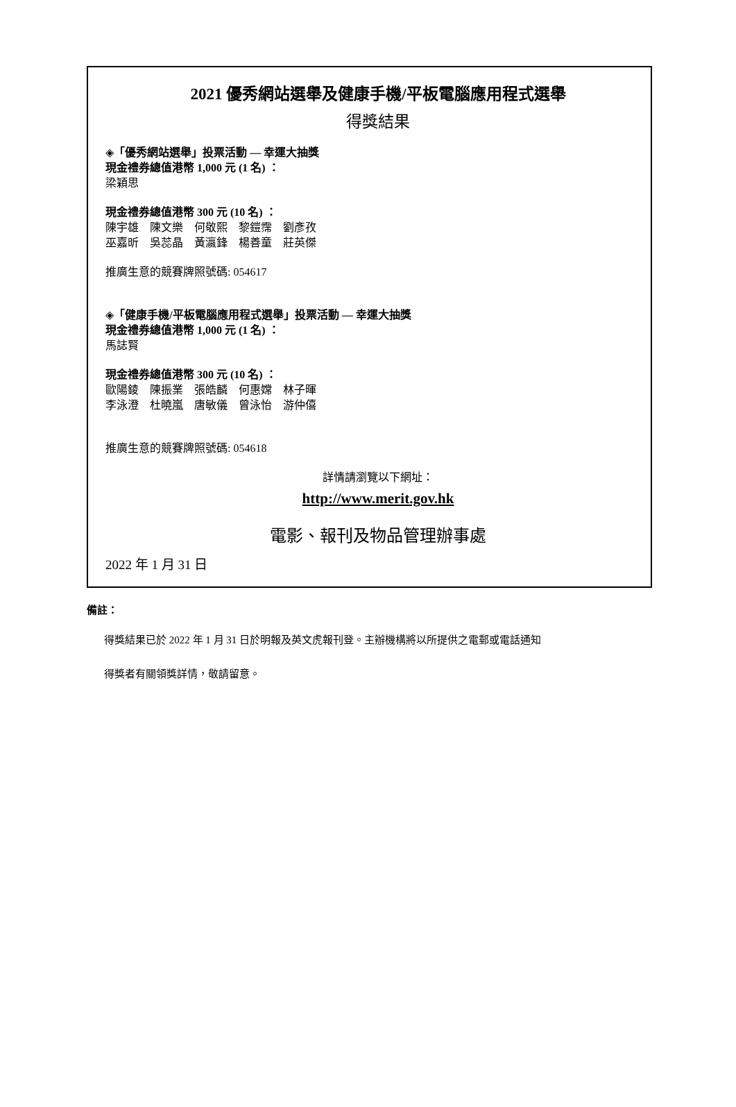2021 優秀網站選舉及健康手機/平板電腦應用程式選舉
得獎結果
◈「優秀網站選舉」投票活動 — 幸運大抽獎
現金禮券總值港幣 1,000 元 (1 名) ：
梁穎思
現金禮券總值港幣 300 元 (10 名) ：
陳宇雄　陳文樂　何敬熙　黎鎧霈　劉彥孜
巫嘉昕　吳蕊晶　黃瀛鋒　楊善童　莊英傑
推廣生意的競賽牌照號碼: 054617
◈「健康手機/平板電腦應用程式選舉」投票活動 — 幸運大抽獎
現金禮券總值港幣 1,000 元 (1 名) ：
馬誌賢
現金禮券總值港幣 300 元 (10 名) ：
歐陽錂　陳振業　張皓麟　何惠嫦　林子暉
李泳澄　杜曉嵐　唐敏儀　曾泳怡　游仲僖
推廣生意的競賽牌照號碼: 054618
詳情請瀏覽以下網址：
http://www.merit.gov.hk
電影、報刊及物品管理辦事處
2022 年 1 月 31 日
備註：
得獎結果已於 2022 年 1 月 31 日於明報及英文虎報刊登。主辦機構將以所提供之電郵或電話通知
得獎者有關領獎詳情，敬請留意。